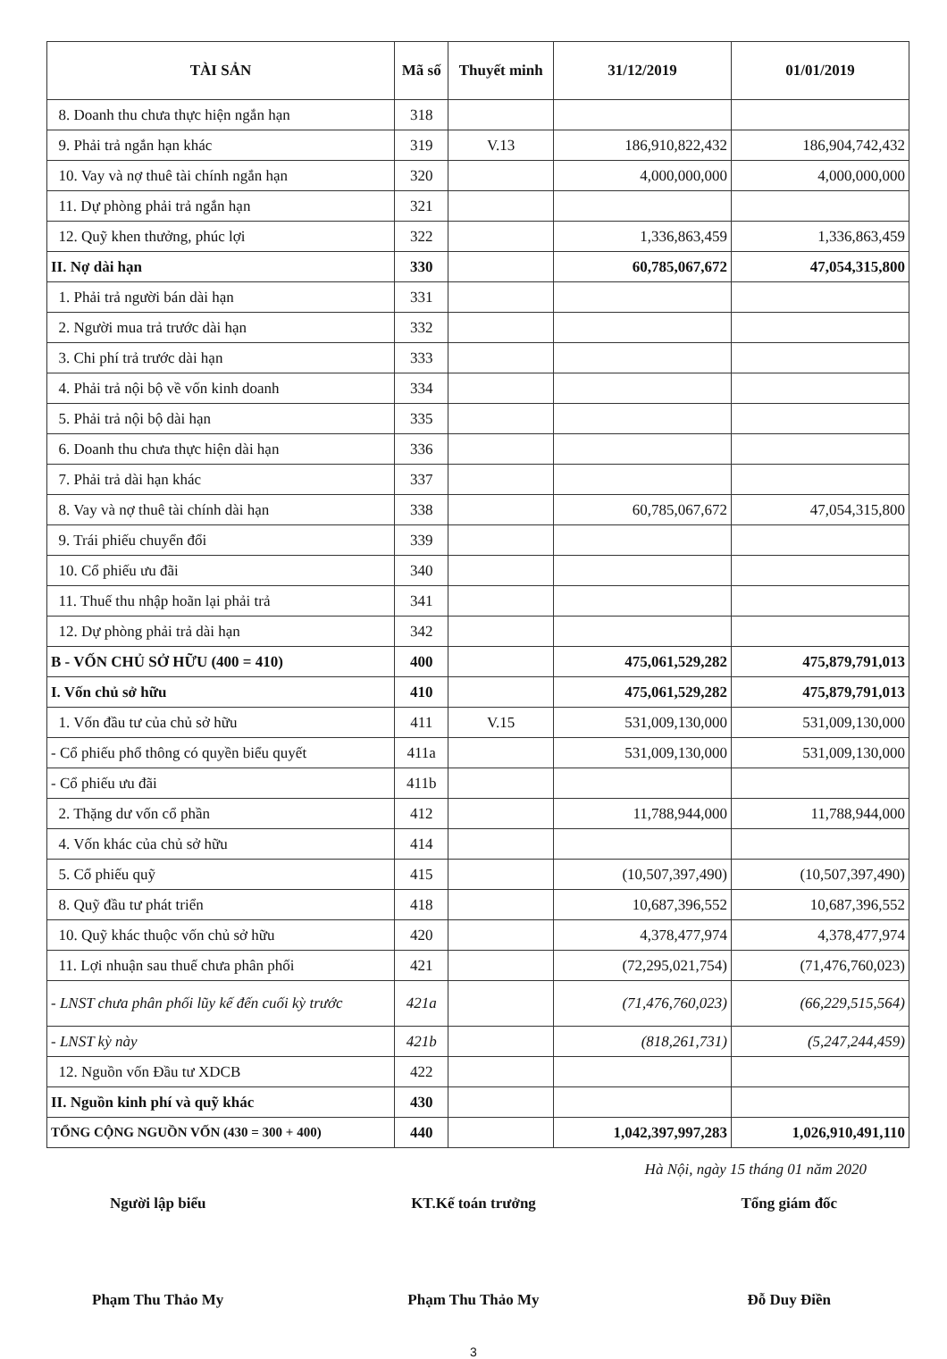| TÀI SẢN | Mã số | Thuyết minh | 31/12/2019 | 01/01/2019 |
| --- | --- | --- | --- | --- |
| 8. Doanh thu chưa thực hiện ngắn hạn | 318 | | | |
| 9. Phải trả ngắn hạn khác | 319 | V.13 | 186,910,822,432 | 186,904,742,432 |
| 10. Vay và nợ thuê tài chính ngắn hạn | 320 | | 4,000,000,000 | 4,000,000,000 |
| 11. Dự phòng phải trả ngắn hạn | 321 | | | |
| 12. Quỹ khen thưởng, phúc lợi | 322 | | 1,336,863,459 | 1,336,863,459 |
| II. Nợ dài hạn | 330 | | 60,785,067,672 | 47,054,315,800 |
| 1. Phải trả người bán dài hạn | 331 | | | |
| 2. Người mua trả trước dài hạn | 332 | | | |
| 3. Chi phí trả trước dài hạn | 333 | | | |
| 4. Phải trả nội bộ về vốn kinh doanh | 334 | | | |
| 5. Phải trả nội bộ dài hạn | 335 | | | |
| 6. Doanh thu chưa thực hiện dài hạn | 336 | | | |
| 7. Phải trả dài hạn khác | 337 | | | |
| 8. Vay và nợ thuê tài chính dài hạn | 338 | | 60,785,067,672 | 47,054,315,800 |
| 9. Trái phiếu chuyển đổi | 339 | | | |
| 10. Cổ phiếu ưu đãi | 340 | | | |
| 11. Thuế thu nhập hoãn lại phải trả | 341 | | | |
| 12. Dự phòng phải trả dài hạn | 342 | | | |
| B - VỐN CHỦ SỞ HỮU (400 = 410) | 400 | | 475,061,529,282 | 475,879,791,013 |
| I. Vốn chủ sở hữu | 410 | | 475,061,529,282 | 475,879,791,013 |
| 1. Vốn đầu tư của chủ sở hữu | 411 | V.15 | 531,009,130,000 | 531,009,130,000 |
| - Cổ phiếu phổ thông có quyền biểu quyết | 411a | | 531,009,130,000 | 531,009,130,000 |
| - Cổ phiếu ưu đãi | 411b | | | |
| 2. Thặng dư vốn cổ phần | 412 | | 11,788,944,000 | 11,788,944,000 |
| 4. Vốn khác của chủ sở hữu | 414 | | | |
| 5. Cổ phiếu quỹ | 415 | | (10,507,397,490) | (10,507,397,490) |
| 8. Quỹ đầu tư phát triển | 418 | | 10,687,396,552 | 10,687,396,552 |
| 10. Quỹ khác thuộc vốn chủ sở hữu | 420 | | 4,378,477,974 | 4,378,477,974 |
| 11. Lợi nhuận sau thuế chưa phân phối | 421 | | (72,295,021,754) | (71,476,760,023) |
| - LNST chưa phân phối lũy kế đến cuối kỳ trước | 421a | | (71,476,760,023) | (66,229,515,564) |
| - LNST kỳ này | 421b | | (818,261,731) | (5,247,244,459) |
| 12. Nguồn vốn Đầu tư XDCB | 422 | | | |
| II. Nguồn kinh phí và quỹ khác | 430 | | | |
| TỔNG CỘNG NGUỒN VỐN (430 = 300 + 400) | 440 | | 1,042,397,997,283 | 1,026,910,491,110 |
Hà Nội, ngày 15 tháng 01 năm 2020
Người lập biểu KT.Kế toán trưởng Tổng giám đốc
Phạm Thu Thảo My Phạm Thu Thảo My Đỗ Duy Điền
3